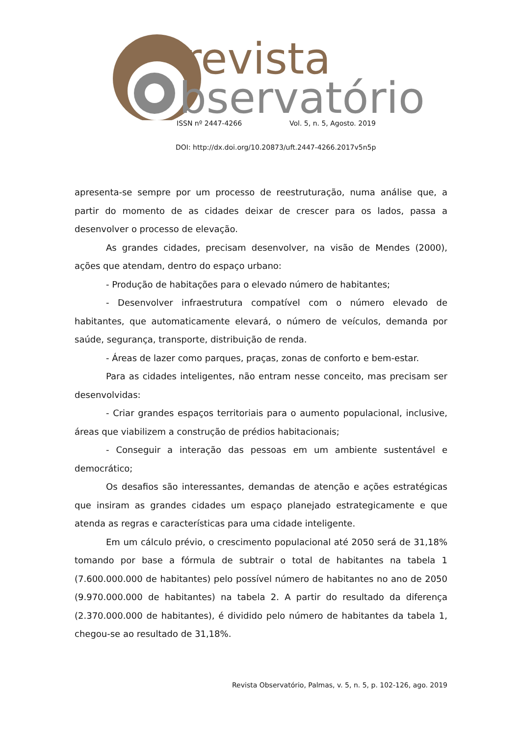revista
bservatório
ISSN nº 2447-4266 Vol. 5, n. 5, Agosto. 2019
DOI: http://dx.doi.org/10.20873/uft.2447-4266.2017v5n5p
apresenta-se sempre por um processo de reestruturação, numa análise que, a partir do momento de as cidades deixar de crescer para os lados, passa a desenvolver o processo de elevação.
As grandes cidades, precisam desenvolver, na visão de Mendes (2000), ações que atendam, dentro do espaço urbano:
- Produção de habitações para o elevado número de habitantes;
- Desenvolver infraestrutura compatível com o número elevado de habitantes, que automaticamente elevará, o número de veículos, demanda por saúde, segurança, transporte, distribuição de renda.
- Áreas de lazer como parques, praças, zonas de conforto e bem-estar.
Para as cidades inteligentes, não entram nesse conceito, mas precisam ser desenvolvidas:
- Criar grandes espaços territoriais para o aumento populacional, inclusive, áreas que viabilizem a construção de prédios habitacionais;
- Conseguir a interação das pessoas em um ambiente sustentável e democrático;
Os desafios são interessantes, demandas de atenção e ações estratégicas que insiram as grandes cidades um espaço planejado estrategicamente e que atenda as regras e características para uma cidade inteligente.
Em um cálculo prévio, o crescimento populacional até 2050 será de 31,18% tomando por base a fórmula de subtrair o total de habitantes na tabela 1 (7.600.000.000 de habitantes) pelo possível número de habitantes no ano de 2050 (9.970.000.000 de habitantes) na tabela 2. A partir do resultado da diferença (2.370.000.000 de habitantes), é dividido pelo número de habitantes da tabela 1, chegou-se ao resultado de 31,18%.
Revista Observatório, Palmas, v. 5, n. 5, p. 102-126, ago. 2019